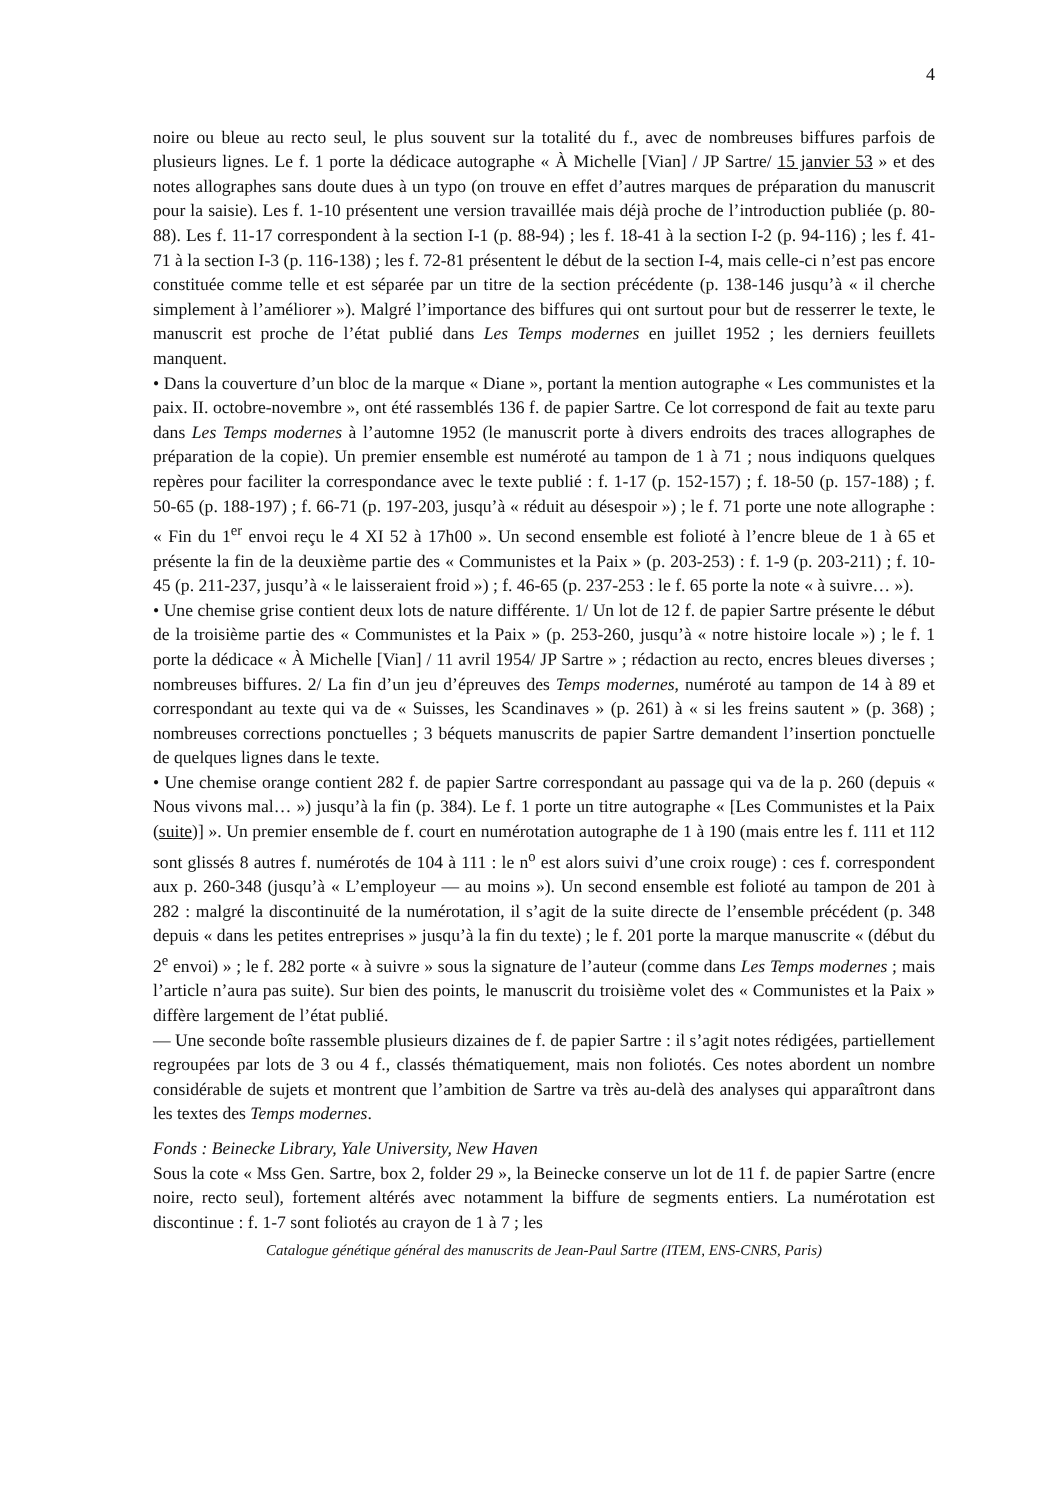4
noire ou bleue au recto seul, le plus souvent sur la totalité du f., avec de nombreuses biffures parfois de plusieurs lignes. Le f. 1 porte la dédicace autographe « À Michelle [Vian] / JP Sartre/ 15 janvier 53 » et des notes allographes sans doute dues à un typo (on trouve en effet d’autres marques de préparation du manuscrit pour la saisie). Les f. 1-10 présentent une version travaillée mais déjà proche de l’introduction publiée (p. 80-88). Les f. 11-17 correspondent à la section I-1 (p. 88-94) ; les f. 18-41 à la section I-2 (p. 94-116) ; les f. 41-71 à la section I-3 (p. 116-138) ; les f. 72-81 présentent le début de la section I-4, mais celle-ci n’est pas encore constituée comme telle et est séparée par un titre de la section précédente (p. 138-146 jusqu’à « il cherche simplement à l’améliorer »). Malgré l’importance des biffures qui ont surtout pour but de resserrer le texte, le manuscrit est proche de l’état publié dans Les Temps modernes en juillet 1952 ; les derniers feuillets manquent.
• Dans la couverture d’un bloc de la marque « Diane », portant la mention autographe « Les communistes et la paix. II. octobre-novembre », ont été rassemblés 136 f. de papier Sartre. Ce lot correspond de fait au texte paru dans Les Temps modernes à l’automne 1952 (le manuscrit porte à divers endroits des traces allographes de préparation de la copie). Un premier ensemble est numéroté au tampon de 1 à 71 ; nous indiquons quelques repères pour faciliter la correspondance avec le texte publié : f. 1-17 (p. 152-157) ; f. 18-50 (p. 157-188) ; f. 50-65 (p. 188-197) ; f. 66-71 (p. 197-203, jusqu’à « réduit au désespoir ») ; le f. 71 porte une note allographe : « Fin du 1<sup>er</sup> envoi reçu le 4 XI 52 à 17h00 ». Un second ensemble est folioté à l’encre bleue de 1 à 65 et présente la fin de la deuxième partie des « Communistes et la Paix » (p. 203-253) : f. 1-9 (p. 203-211) ; f. 10-45 (p. 211-237, jusqu’à « le laisseraient froid ») ; f. 46-65 (p. 237-253 : le f. 65 porte la note « à suivre… »).
• Une chemise grise contient deux lots de nature différente. 1/ Un lot de 12 f. de papier Sartre présente le début de la troisième partie des « Communistes et la Paix » (p. 253-260, jusqu’à « notre histoire locale ») ; le f. 1 porte la dédicace « À Michelle [Vian] / 11 avril 1954/ JP Sartre » ; rédaction au recto, encres bleues diverses ; nombreuses biffures. 2/ La fin d’un jeu d’épreuves des Temps modernes, numéroté au tampon de 14 à 89 et correspondant au texte qui va de « Suisses, les Scandinaves » (p. 261) à « si les freins sautent » (p. 368) ; nombreuses corrections ponctuelles ; 3 béquets manuscrits de papier Sartre demandent l’insertion ponctuelle de quelques lignes dans le texte.
• Une chemise orange contient 282 f. de papier Sartre correspondant au passage qui va de la p. 260 (depuis « Nous vivons mal… ») jusqu’à la fin (p. 384). Le f. 1 porte un titre autographe « [Les Communistes et la Paix (suite)] ». Un premier ensemble de f. court en numérotation autographe de 1 à 190 (mais entre les f. 111 et 112 sont glissés 8 autres f. numérotés de 104 à 111 : le n<sup>o</sup> est alors suivi d’une croix rouge) : ces f. correspondent aux p. 260-348 (jusqu’à « L’employeur — au moins »). Un second ensemble est folioté au tampon de 201 à 282 : malgré la discontinuité de la numérotation, il s’agit de la suite directe de l’ensemble précédent (p. 348 depuis « dans les petites entreprises » jusqu’à la fin du texte) ; le f. 201 porte la marque manuscrite « (début du 2<sup>e</sup> envoi) » ; le f. 282 porte « à suivre » sous la signature de l’auteur (comme dans Les Temps modernes ; mais l’article n’aura pas suite). Sur bien des points, le manuscrit du troisième volet des « Communistes et la Paix » diffère largement de l’état publié.
— Une seconde boîte rassemble plusieurs dizaines de f. de papier Sartre : il s’agit notes rédigées, partiellement regroupées par lots de 3 ou 4 f., classés thématiquement, mais non foliotés. Ces notes abordent un nombre considérable de sujets et montrent que l’ambition de Sartre va très au-delà des analyses qui apparaîtront dans les textes des Temps modernes.
Fonds : Beinecke Library, Yale University, New Haven
Sous la cote « Mss Gen. Sartre, box 2, folder 29 », la Beinecke conserve un lot de 11 f. de papier Sartre (encre noire, recto seul), fortement altérés avec notamment la biffure de segments entiers. La numérotation est discontinue : f. 1-7 sont foliotés au crayon de 1 à 7 ; les
Catalogue génétique général des manuscrits de Jean-Paul Sartre (ITEM, ENS-CNRS, Paris)